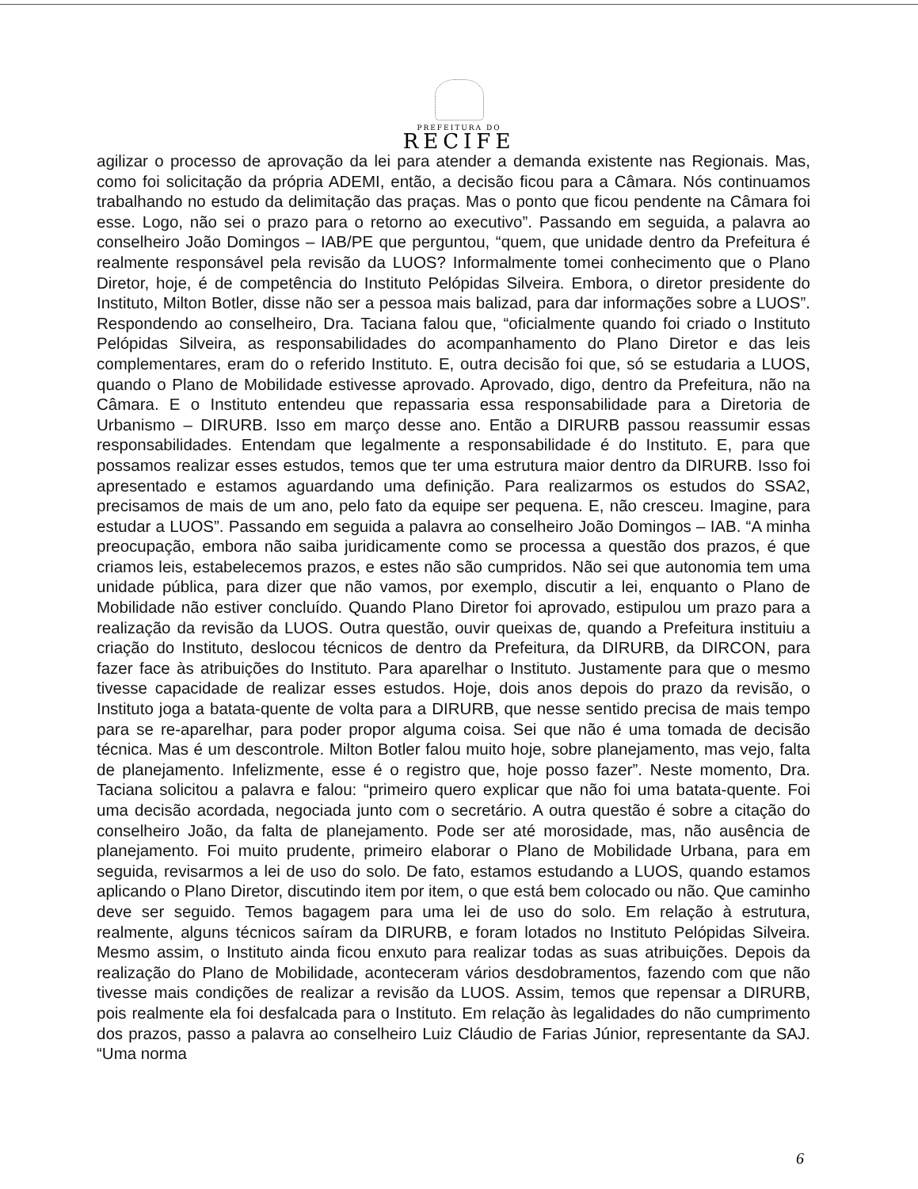PREFEITURA DO
RECIFE
agilizar o processo de aprovação da lei para atender a demanda existente nas Regionais. Mas, como foi solicitação da própria ADEMI, então, a decisão ficou para a Câmara. Nós continuamos trabalhando no estudo da delimitação das praças. Mas o ponto que ficou pendente na Câmara foi esse. Logo, não sei o prazo para o retorno ao executivo”. Passando em seguida, a palavra ao conselheiro João Domingos – IAB/PE que perguntou, “quem, que unidade dentro da Prefeitura é realmente responsável pela revisão da LUOS? Informalmente tomei conhecimento que o Plano Diretor, hoje, é de competência do Instituto Pelópidas Silveira. Embora, o diretor presidente do Instituto, Milton Botler, disse não ser a pessoa mais balizad, para dar informações sobre a LUOS”. Respondendo ao conselheiro, Dra. Taciana falou que, “oficialmente quando foi criado o Instituto Pelópidas Silveira, as responsabilidades do acompanhamento do Plano Diretor e das leis complementares, eram do o referido Instituto. E, outra decisão foi que, só se estudaria a LUOS, quando o Plano de Mobilidade estivesse aprovado. Aprovado, digo, dentro da Prefeitura, não na Câmara. E o Instituto entendeu que repassaria essa responsabilidade para a Diretoria de Urbanismo – DIRURB. Isso em março desse ano. Então a DIRURB passou reassumir essas responsabilidades. Entendam que legalmente a responsabilidade é do Instituto. E, para que possamos realizar esses estudos, temos que ter uma estrutura maior dentro da DIRURB. Isso foi apresentado e estamos aguardando uma definição. Para realizarmos os estudos do SSA2, precisamos de mais de um ano, pelo fato da equipe ser pequena. E, não cresceu. Imagine, para estudar a LUOS”. Passando em seguida a palavra ao conselheiro João Domingos – IAB. “A minha preocupação, embora não saiba juridicamente como se processa a questão dos prazos, é que criamos leis, estabelecemos prazos, e estes não são cumpridos. Não sei que autonomia tem uma unidade pública, para dizer que não vamos, por exemplo, discutir a lei, enquanto o Plano de Mobilidade não estiver concluído. Quando Plano Diretor foi aprovado, estipulou um prazo para a realização da revisão da LUOS. Outra questão, ouvir queixas de, quando a Prefeitura instituiu a criação do Instituto, deslocou técnicos de dentro da Prefeitura, da DIRURB, da DIRCON, para fazer face às atribuições do Instituto. Para aparelhar o Instituto. Justamente para que o mesmo tivesse capacidade de realizar esses estudos. Hoje, dois anos depois do prazo da revisão, o Instituto joga a batata-quente de volta para a DIRURB, que nesse sentido precisa de mais tempo para se re-aparelhar, para poder propor alguma coisa. Sei que não é uma tomada de decisão técnica. Mas é um descontrole. Milton Botler falou muito hoje, sobre planejamento, mas vejo, falta de planejamento. Infelizmente, esse é o registro que, hoje posso fazer”. Neste momento, Dra. Taciana solicitou a palavra e falou: “primeiro quero explicar que não foi uma batata-quente. Foi uma decisão acordada, negociada junto com o secretário. A outra questão é sobre a citação do conselheiro João, da falta de planejamento. Pode ser até morosidade, mas, não ausência de planejamento. Foi muito prudente, primeiro elaborar o Plano de Mobilidade Urbana, para em seguida, revisarmos a lei de uso do solo. De fato, estamos estudando a LUOS, quando estamos aplicando o Plano Diretor, discutindo item por item, o que está bem colocado ou não. Que caminho deve ser seguido. Temos bagagem para uma lei de uso do solo. Em relação à estrutura, realmente, alguns técnicos saíram da DIRURB, e foram lotados no Instituto Pelópidas Silveira. Mesmo assim, o Instituto ainda ficou enxuto para realizar todas as suas atribuições. Depois da realização do Plano de Mobilidade, aconteceram vários desdobramentos, fazendo com que não tivesse mais condições de realizar a revisão da LUOS. Assim, temos que repensar a DIRURB, pois realmente ela foi desfalcada para o Instituto. Em relação às legalidades do não cumprimento dos prazos, passo a palavra ao conselheiro Luiz Cláudio de Farias Júnior, representante da SAJ. “Uma norma
6